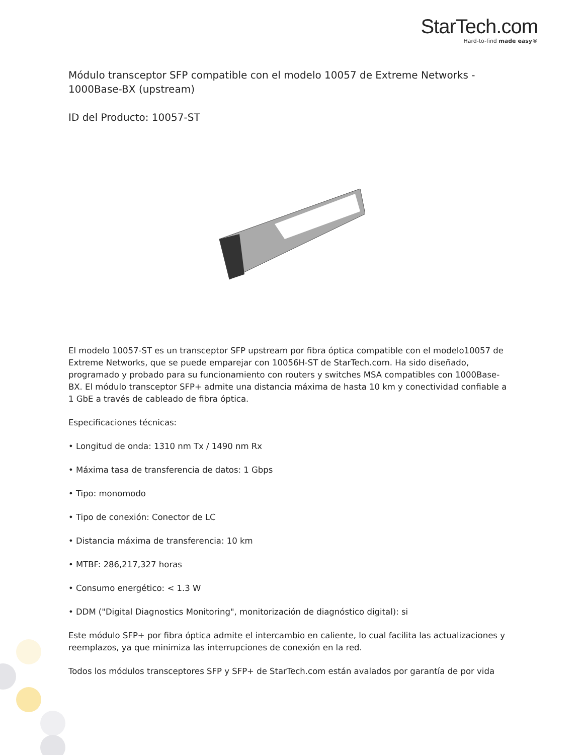StarTech.com
Hard-to-find made easy®
Módulo transceptor SFP compatible con el modelo 10057 de Extreme Networks - 1000Base-BX (upstream)
ID del Producto: 10057-ST
El modelo 10057-ST es un transceptor SFP upstream por fibra óptica compatible con el modelo10057 de Extreme Networks, que se puede emparejar con 10056H-ST de StarTech.com. Ha sido diseñado, programado y probado para su funcionamiento con routers y switches MSA compatibles con 1000Base-BX. El módulo transceptor SFP+ admite una distancia máxima de hasta 10 km y conectividad confiable a 1 GbE a través de cableado de fibra óptica.
Especificaciones técnicas:
• Longitud de onda: 1310 nm Tx / 1490 nm Rx
• Máxima tasa de transferencia de datos: 1 Gbps
• Tipo: monomodo
• Tipo de conexión: Conector de LC
• Distancia máxima de transferencia: 10 km
• MTBF: 286,217,327 horas
• Consumo energético: < 1.3 W
• DDM ("Digital Diagnostics Monitoring", monitorización de diagnóstico digital): si
Este módulo SFP+ por fibra óptica admite el intercambio en caliente, lo cual facilita las actualizaciones y reemplazos, ya que minimiza las interrupciones de conexión en la red.
Todos los módulos transceptores SFP y SFP+ de StarTech.com están avalados por garantía de por vida